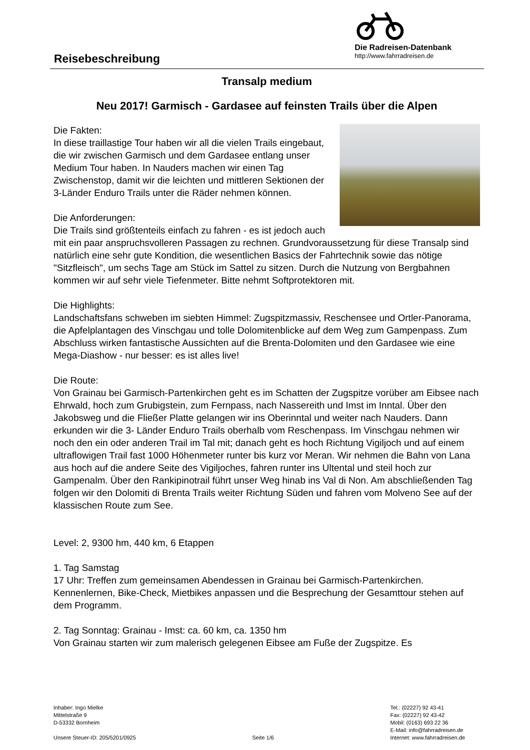Reisebeschreibung
Die Radreisen-Datenbank
http://www.fahrradreisen.de
Transalp medium
Neu 2017! Garmisch - Gardasee auf feinsten Trails über die Alpen
Die Fakten:
In diese traillastige Tour haben wir all die vielen Trails eingebaut, die wir zwischen Garmisch und dem Gardasee entlang unser Medium Tour haben. In Nauders machen wir einen Tag Zwischenstop, damit wir die leichten und mittleren Sektionen der 3-Länder Enduro Trails unter die Räder nehmen können.
Die Anforderungen:
Die Trails sind größtenteils einfach zu fahren - es ist jedoch auch mit ein paar anspruchsvolleren Passagen zu rechnen. Grundvoraussetzung für diese Transalp sind natürlich eine sehr gute Kondition, die wesentlichen Basics der Fahrtechnik sowie das nötige "Sitzfleisch", um sechs Tage am Stück im Sattel zu sitzen. Durch die Nutzung von Bergbahnen kommen wir auf sehr viele Tiefenmeter. Bitte nehmt Softprotektoren mit.
Die Highlights:
Landschaftsfans schweben im siebten Himmel: Zugspitzmassiv, Reschensee und Ortler-Panorama, die Apfelplantagen des Vinschgau und tolle Dolomitenblicke auf dem Weg zum Gampenpass. Zum Abschluss wirken fantastische Aussichten auf die Brenta-Dolomiten und den Gardasee wie eine Mega-Diashow - nur besser: es ist alles live!
Die Route:
Von Grainau bei Garmisch-Partenkirchen geht es im Schatten der Zugspitze vorüber am Eibsee nach Ehrwald, hoch zum Grubigstein, zum Fernpass, nach Nassereith und Imst im Inntal. Über den Jakobsweg und die Fließer Platte gelangen wir ins Oberinntal und weiter nach Nauders. Dann erkunden wir die 3- Länder Enduro Trails oberhalb vom Reschenpass. Im Vinschgau nehmen wir noch den ein oder anderen Trail im Tal mit; danach geht es hoch Richtung Vigiljoch und auf einem ultraflowigen Trail fast 1000 Höhenmeter runter bis kurz vor Meran. Wir nehmen die Bahn von Lana aus hoch auf die andere Seite des Vigiljoches, fahren runter ins Ultental und steil hoch zur Gampenalm. Über den Rankipinotrail führt unser Weg hinab ins Val di Non. Am abschließenden Tag folgen wir den Dolomiti di Brenta Trails weiter Richtung Süden und fahren vom Molveno See auf der klassischen Route zum See.
Level: 2, 9300 hm, 440 km, 6 Etappen
1. Tag Samstag
17 Uhr: Treffen zum gemeinsamen Abendessen in Grainau bei Garmisch-Partenkirchen. Kennenlernen, Bike-Check, Mietbikes anpassen und die Besprechung der Gesamttour stehen auf dem Programm.
2. Tag Sonntag: Grainau - Imst: ca. 60 km, ca. 1350 hm
Von Grainau starten wir zum malerisch gelegenen Eibsee am Fuße der Zugspitze. Es
Inhaber: Ingo Mielke
Mittelstraße 9
D-53332 Bornheim
Unsere Steuer-ID: 205/5201/0925
Seite 1/6 Tel.: (02227) 92 43-41
Fax: (02227) 92 43-42
Mobil: (0163) 693 22 36
E-Mail: info@fahrradreisen.de
Internet: www.fahrradreisen.de